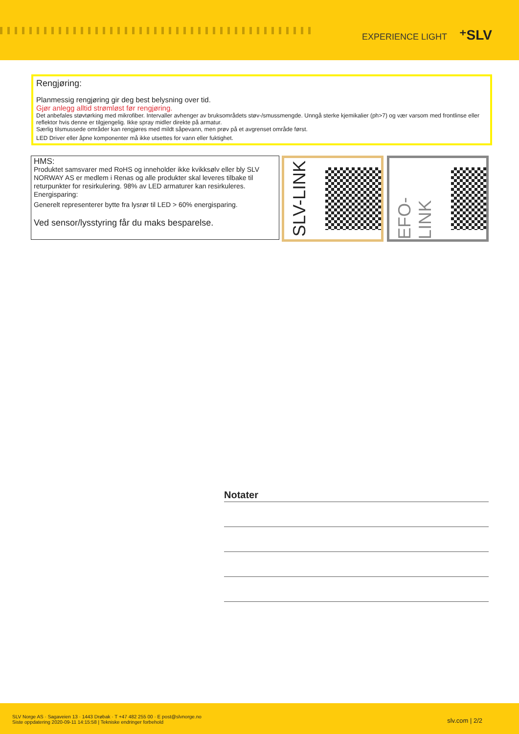EXPERIENCE LIGHT ⁺SLV
Rengjøring:
Planmessig rengjøring gir deg best belysning over tid.
Gjør anlegg alltid strømløst før rengjøring.
Det anbefales støvtørking med mikrofiber. Intervaller avhenger av bruksområdets støv-/smussmengde. Unngå sterke kjemikalier (ph>7) og vær varsom med frontlinse eller reflektor hvis denne er tilgjengelig. Ikke spray midler direkte på armatur.
Særlig tilsmussede områder kan rengjøres med mildt såpevann, men prøv på et avgrenset område først.
LED Driver eller åpne komponenter må ikke utsettes for vann eller fuktighet.
HMS:
Produktet samsvarer med RoHS og inneholder ikke kvikksølv eller bly SLV NORWAY AS er medlem i Renas og alle produkter skal leveres tilbake til returpunkter for resirkulering. 98% av LED armaturer kan resirkuleres.
Energisparing:
Generelt representerer bytte fra lysrør til LED > 60% energisparing.
Ved sensor/lysstyring får du maks besparelse.
SLV-LINK EFO-LINK
Notater
SLV Norge AS · Sagaveien 13 · 1443 Drøbak · T +47 482 255 00 · E post@slvnorge.no
Siste oppdatering 2020-09-11 14:15:58 | Tekniske endringer forbehold
slv.com | 2/2